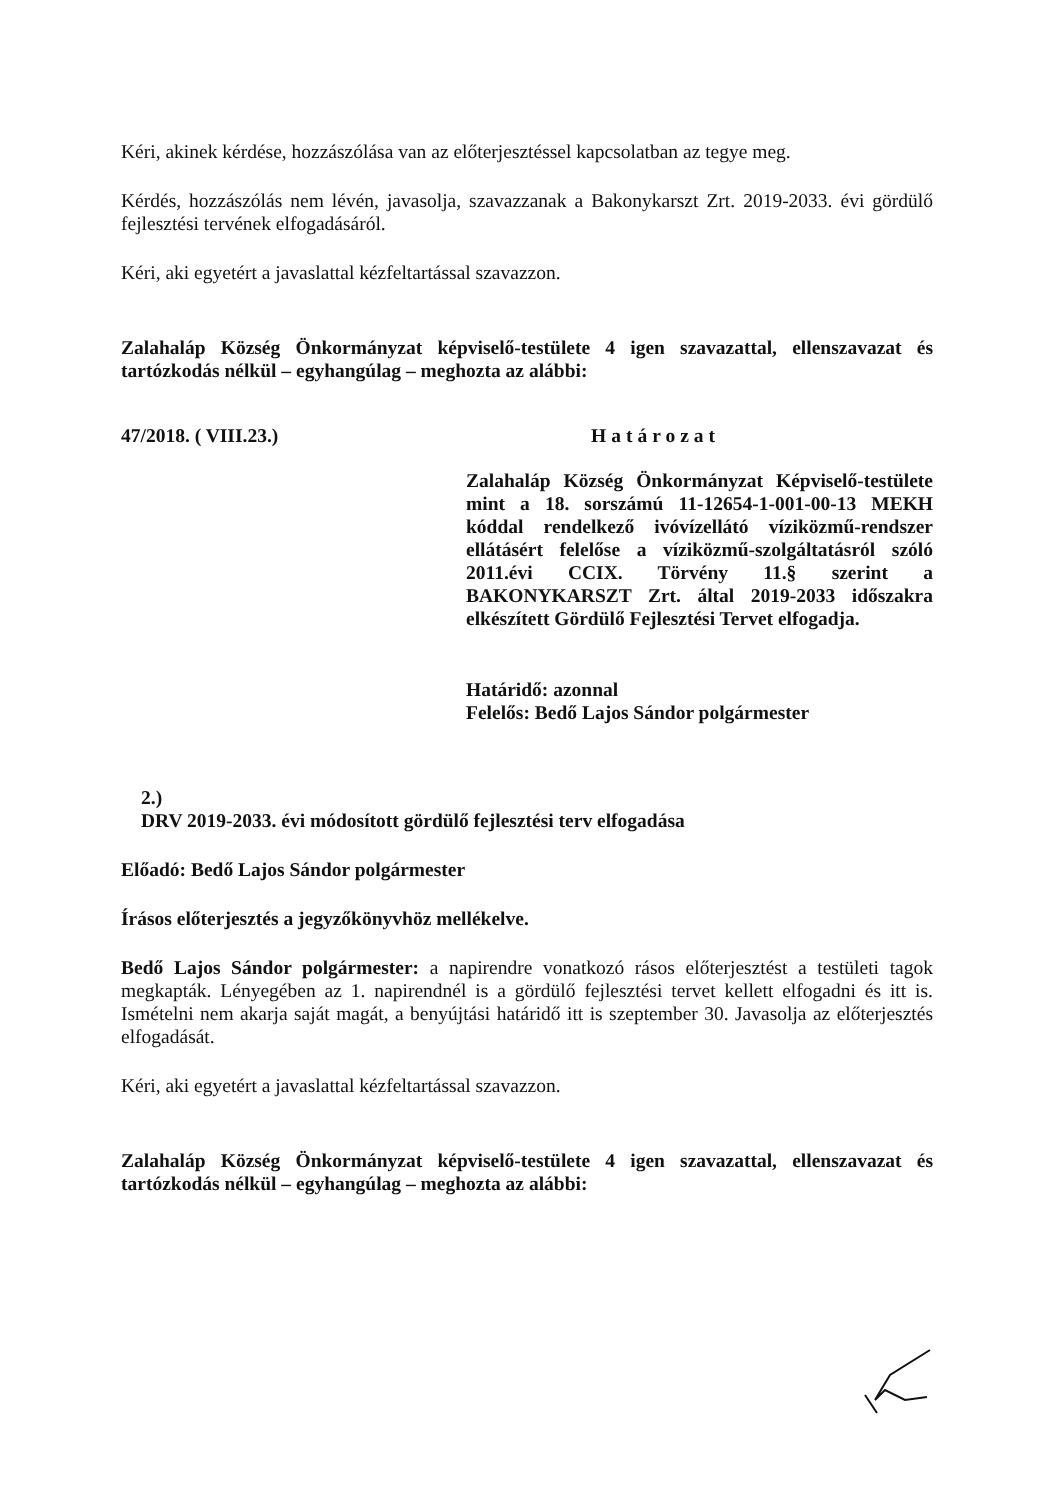Kéri, akinek kérdése, hozzászólása van az előterjesztéssel kapcsolatban az tegye meg.
Kérdés, hozzászólás nem lévén, javasolja, szavazzanak a Bakonykarszt Zrt. 2019-2033. évi gördülő fejlesztési tervének elfogadásáról.
Kéri, aki egyetért a javaslattal kézfeltartással szavazzon.
Zalahaláp Község Önkormányzat képviselő-testülete 4 igen szavazattal, ellenszavazat és tartózkodás nélkül – egyhangúlag – meghozta az alábbi:
47/2018. ( VIII.23.) Határozat
Zalahaláp Község Önkormányzat Képviselő-testülete mint a 18. sorszámú 11-12654-1-001-00-13 MEKH kóddal rendelkező ivóvízellátó víziközmű-rendszer ellátásért felelőse a víziközmű-szolgáltatásról szóló 2011.évi CCIX. Törvény 11.§ szerint a BAKONYKARSZT Zrt. által 2019-2033 időszakra elkészített Gördülő Fejlesztési Tervet elfogadja.
Határidő: azonnal
Felelős: Bedő Lajos Sándor polgármester
2.)
DRV 2019-2033. évi módosított gördülő fejlesztési terv elfogadása
Előadó: Bedő Lajos Sándor polgármester
Írásos előterjesztés a jegyzőkönyvhöz mellékelve.
Bedő Lajos Sándor polgármester: a napirendre vonatkozó rásos előterjesztést a testületi tagok megkapták. Lényegében az 1. napirendnél is a gördülő fejlesztési tervet kellett elfogadni és itt is. Ismételni nem akarja saját magát, a benyújtási határidő itt is szeptember 30. Javasolja az előterjesztés elfogadását.
Kéri, aki egyetért a javaslattal kézfeltartással szavazzon.
Zalahaláp Község Önkormányzat képviselő-testülete 4 igen szavazattal, ellenszavazat és tartózkodás nélkül – egyhangúlag – meghozta az alábbi: